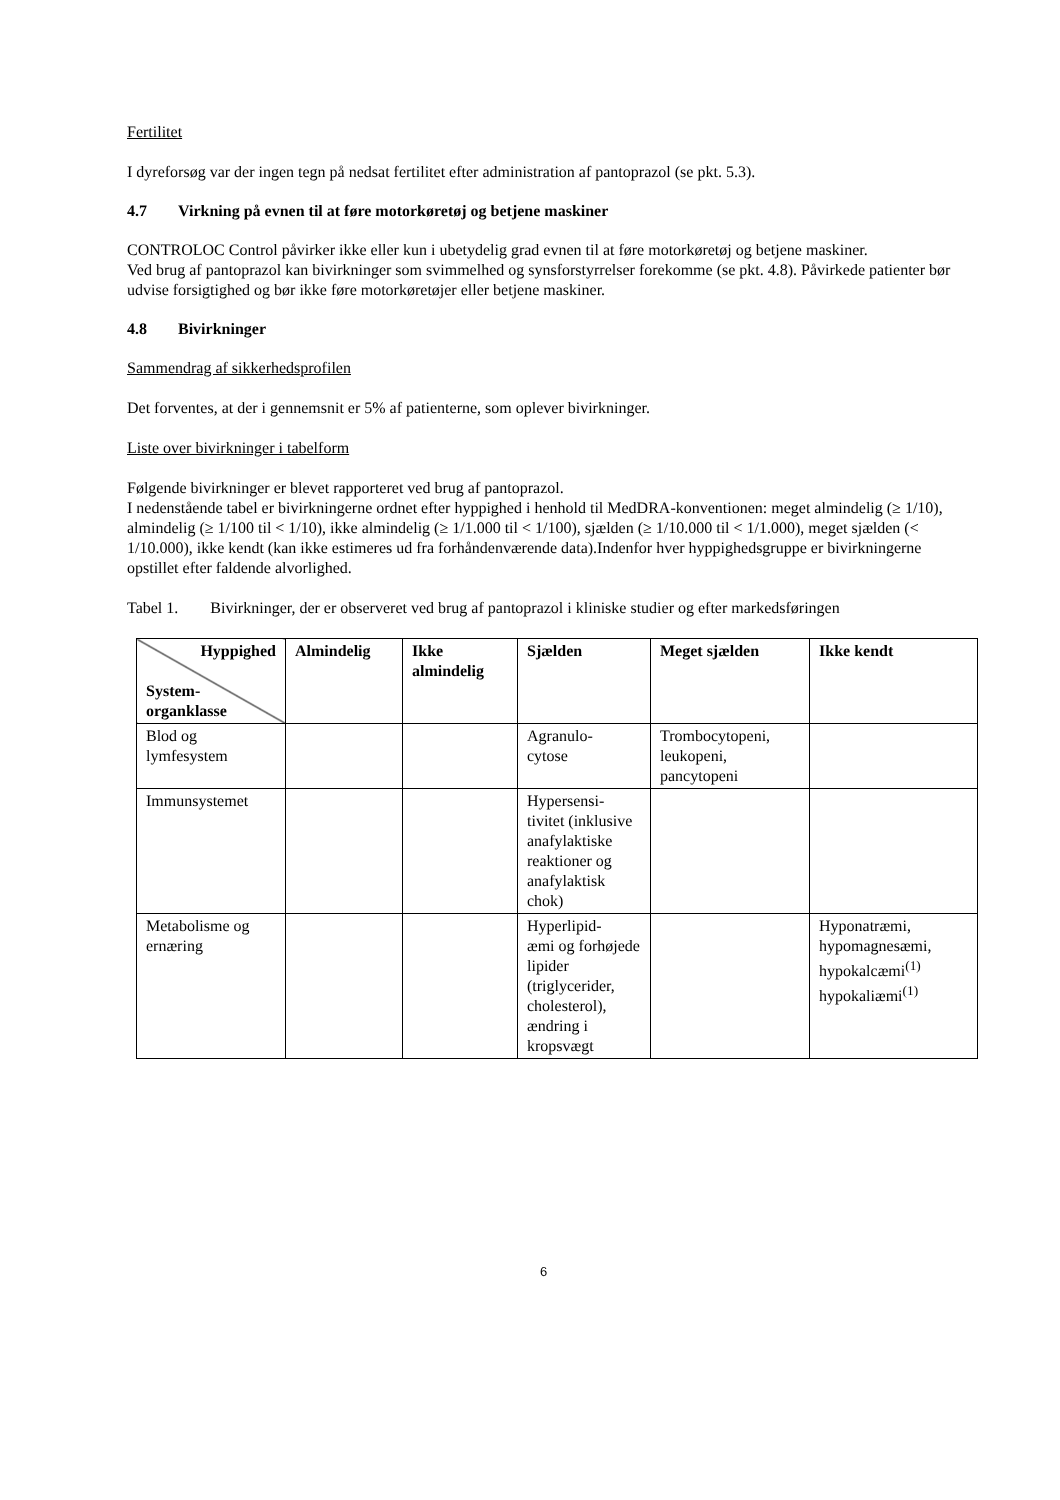Fertilitet
I dyreforsøg var der ingen tegn på nedsat fertilitet efter administration af pantoprazol (se pkt. 5.3).
4.7 Virkning på evnen til at føre motorkøretøj og betjene maskiner
CONTROLOC Control påvirker ikke eller kun i ubetydelig grad evnen til at føre motorkøretøj og betjene maskiner.
Ved brug af pantoprazol kan bivirkninger som svimmelhed og synsforstyrrelser forekomme (se pkt. 4.8). Påvirkede patienter bør udvise forsigtighed og bør ikke føre motorkøretøjer eller betjene maskiner.
4.8 Bivirkninger
Sammendrag af sikkerhedsprofilen
Det forventes, at der i gennemsnit er 5% af patienterne, som oplever bivirkninger.
Liste over bivirkninger i tabelform
Følgende bivirkninger er blevet rapporteret ved brug af pantoprazol.
I nedenstående tabel er bivirkningerne ordnet efter hyppighed i henhold til MedDRA-konventionen: meget almindelig (≥ 1/10), almindelig (≥ 1/100 til < 1/10), ikke almindelig (≥ 1/1.000 til < 1/100), sjælden (≥ 1/10.000 til < 1/1.000), meget sjælden (< 1/10.000), ikke kendt (kan ikke estimeres ud fra forhåndenværende data).Indenfor hver hyppighedsgruppe er bivirkningerne opstillet efter faldende alvorlighed.
Tabel 1. Bivirkninger, der er observeret ved brug af pantoprazol i kliniske studier og efter markedsføringen
| Hyppighed System- organklasse | Almindelig | Ikke almindelig | Sjælden | Meget sjælden | Ikke kendt |
| --- | --- | --- | --- | --- | --- |
| Blod og lymfesystem | | | Agranulo- cytose | Trombocytopeni, leukopeni, pancytopeni | |
| Immunsystemet | | | Hypersensi- tivitet (inklusive anafylaktiske reaktioner og anafylaktisk chok) | | |
| Metabolisme og ernæring | | | Hyperlipid- æmi og forhøjede lipider (triglycerider, cholesterol), ændring i kropsvægt | | Hyponatræmi, hypomagnesæmi, hypokalcæmi<sup>(1)</sup> hypokaliæmi<sup>(1)</sup> |
6